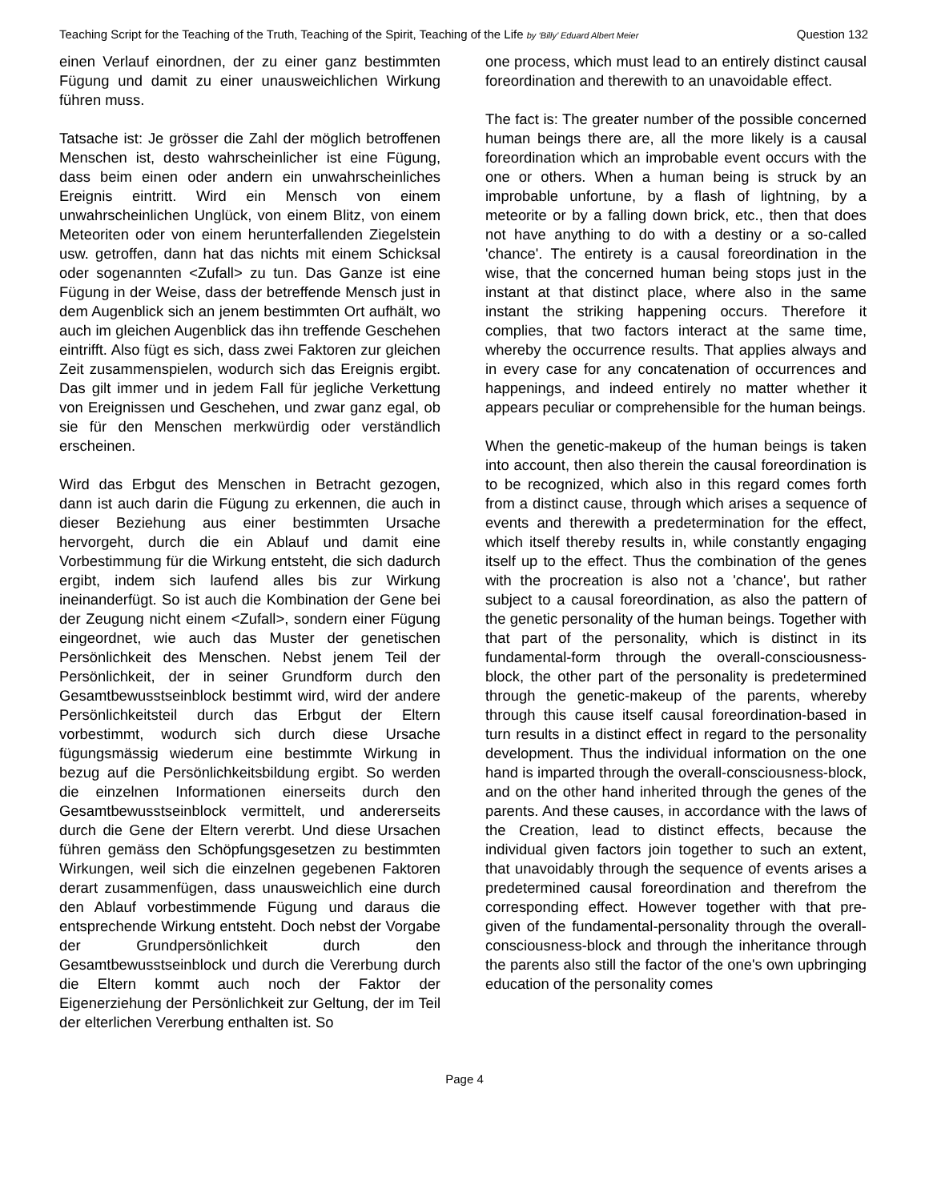Teaching Script for the Teaching of the Truth, Teaching of the Spirit, Teaching of the Life by ‘Billy’ Eduard Albert Meier Question 132
einen Verlauf einordnen, der zu einer ganz bestimmten Fügung und damit zu einer unausweichlichen Wirkung führen muss.
Tatsache ist: Je grösser die Zahl der möglich betroffenen Menschen ist, desto wahrscheinlicher ist eine Fügung, dass beim einen oder andern ein unwahrscheinliches Ereignis eintritt. Wird ein Mensch von einem unwahrscheinlichen Unglück, von einem Blitz, von einem Meteoriten oder von einem herunterfallenden Ziegelstein usw. getroffen, dann hat das nichts mit einem Schicksal oder sogenannten <Zufall> zu tun. Das Ganze ist eine Fügung in der Weise, dass der betreffende Mensch just in dem Augenblick sich an jenem bestimmten Ort aufhält, wo auch im gleichen Augenblick das ihn treffende Geschehen eintrifft. Also fügt es sich, dass zwei Faktoren zur gleichen Zeit zusammenspielen, wodurch sich das Ereignis ergibt. Das gilt immer und in jedem Fall für jegliche Verkettung von Ereignissen und Geschehen, und zwar ganz egal, ob sie für den Menschen merkwürdig oder verständlich erscheinen.
Wird das Erbgut des Menschen in Betracht gezogen, dann ist auch darin die Fügung zu erkennen, die auch in dieser Beziehung aus einer bestimmten Ursache hervorgeht, durch die ein Ablauf und damit eine Vorbestimmung für die Wirkung entsteht, die sich dadurch ergibt, indem sich laufend alles bis zur Wirkung ineinanderfügt. So ist auch die Kombination der Gene bei der Zeugung nicht einem <Zufall>, sondern einer Fügung eingeordnet, wie auch das Muster der genetischen Persönlichkeit des Menschen. Nebst jenem Teil der Persönlichkeit, der in seiner Grundform durch den Gesamtbewusstseinblock bestimmt wird, wird der andere Persönlichkeitsteil durch das Erbgut der Eltern vorbestimmt, wodurch sich durch diese Ursache fügungsmässig wiederum eine bestimmte Wirkung in bezug auf die Persönlichkeitsbildung ergibt. So werden die einzelnen Informationen einerseits durch den Gesamtbewusstseinblock vermittelt, und andererseits durch die Gene der Eltern vererbt. Und diese Ursachen führen gemäss den Schöpfungsgesetzen zu bestimmten Wirkungen, weil sich die einzelnen gegebenen Faktoren derart zusammenfügen, dass unausweichlich eine durch den Ablauf vorbestimmende Fügung und daraus die entsprechende Wirkung entsteht. Doch nebst der Vorgabe der Grundpersönlichkeit durch den Gesamtbewusstseinblock und durch die Vererbung durch die Eltern kommt auch noch der Faktor der Eigenerziehung der Persönlichkeit zur Geltung, der im Teil der elterlichen Vererbung enthalten ist. So
one process, which must lead to an entirely distinct causal foreordination and therewith to an unavoidable effect.
The fact is: The greater number of the possible concerned human beings there are, all the more likely is a causal foreordination which an improbable event occurs with the one or others. When a human being is struck by an improbable unfortune, by a flash of lightning, by a meteorite or by a falling down brick, etc., then that does not have anything to do with a destiny or a so-called 'chance'. The entirety is a causal foreordination in the wise, that the concerned human being stops just in the instant at that distinct place, where also in the same instant the striking happening occurs. Therefore it complies, that two factors interact at the same time, whereby the occurrence results. That applies always and in every case for any concatenation of occurrences and happenings, and indeed entirely no matter whether it appears peculiar or comprehensible for the human beings.
When the genetic-makeup of the human beings is taken into account, then also therein the causal foreordination is to be recognized, which also in this regard comes forth from a distinct cause, through which arises a sequence of events and therewith a predetermination for the effect, which itself thereby results in, while constantly engaging itself up to the effect. Thus the combination of the genes with the procreation is also not a 'chance', but rather subject to a causal foreordination, as also the pattern of the genetic personality of the human beings. Together with that part of the personality, which is distinct in its fundamental-form through the overall-consciousness-block, the other part of the personality is predetermined through the genetic-makeup of the parents, whereby through this cause itself causal foreordination-based in turn results in a distinct effect in regard to the personality development. Thus the individual information on the one hand is imparted through the overall-consciousness-block, and on the other hand inherited through the genes of the parents. And these causes, in accordance with the laws of the Creation, lead to distinct effects, because the individual given factors join together to such an extent, that unavoidably through the sequence of events arises a predetermined causal foreordination and therefrom the corresponding effect. However together with that pre-given of the fundamental-personality through the overall-consciousness-block and through the inheritance through the parents also still the factor of the one's own upbringing education of the personality comes
Page 4